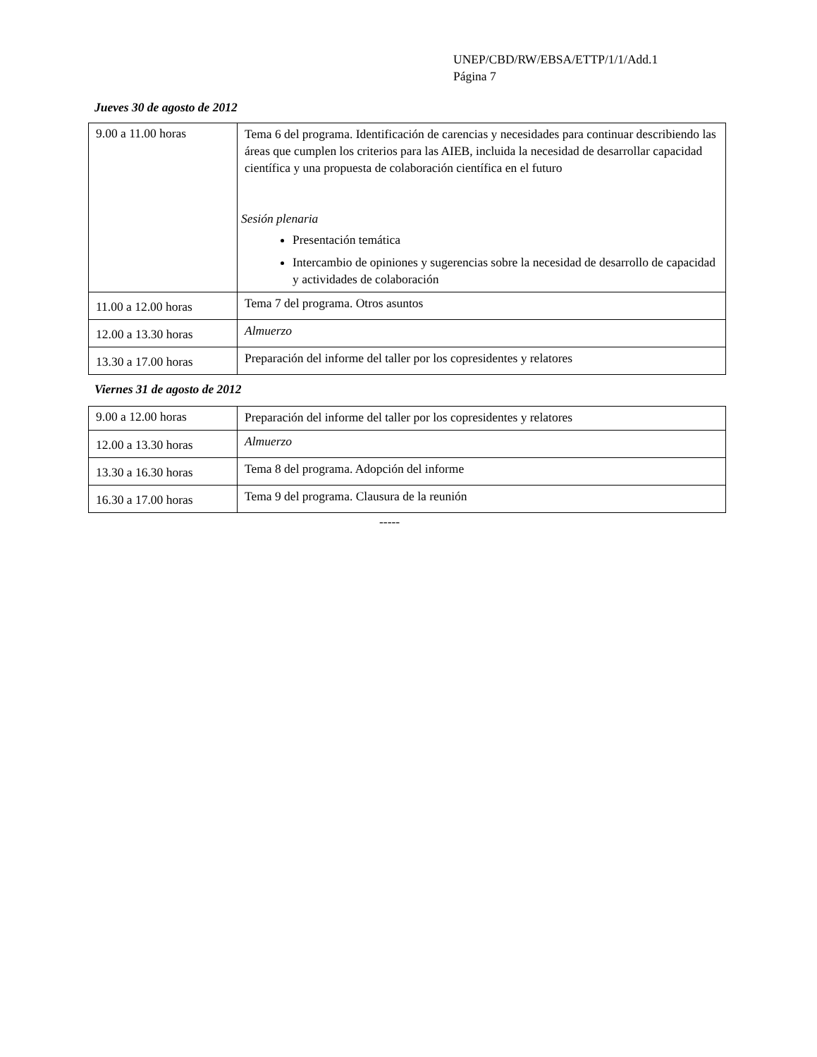UNEP/CBD/RW/EBSA/ETTP/1/1/Add.1
Página 7
Jueves 30 de agosto de 2012
| 9.00 a 11.00 horas | Tema 6 del programa. Identificación de carencias y necesidades para continuar describiendo las áreas que cumplen los criterios para las AIEB, incluida la necesidad de desarrollar capacidad científica y una propuesta de colaboración científica en el futuro Sesión plenaria Presentación temática Intercambio de opiniones y sugerencias sobre la necesidad de desarrollo de capacidad y actividades de colaboración |
| 11.00 a 12.00 horas | Tema 7 del programa. Otros asuntos |
| 12.00 a 13.30 horas | Almuerzo |
| 13.30 a 17.00 horas | Preparación del informe del taller por los copresidentes y relatores |
Viernes 31 de agosto de 2012
| 9.00 a 12.00 horas | Preparación del informe del taller por los copresidentes y relatores |
| 12.00 a 13.30 horas | Almuerzo |
| 13.30 a 16.30 horas | Tema 8 del programa. Adopción del informe |
| 16.30 a 17.00 horas | Tema 9 del programa. Clausura de la reunión |
-----